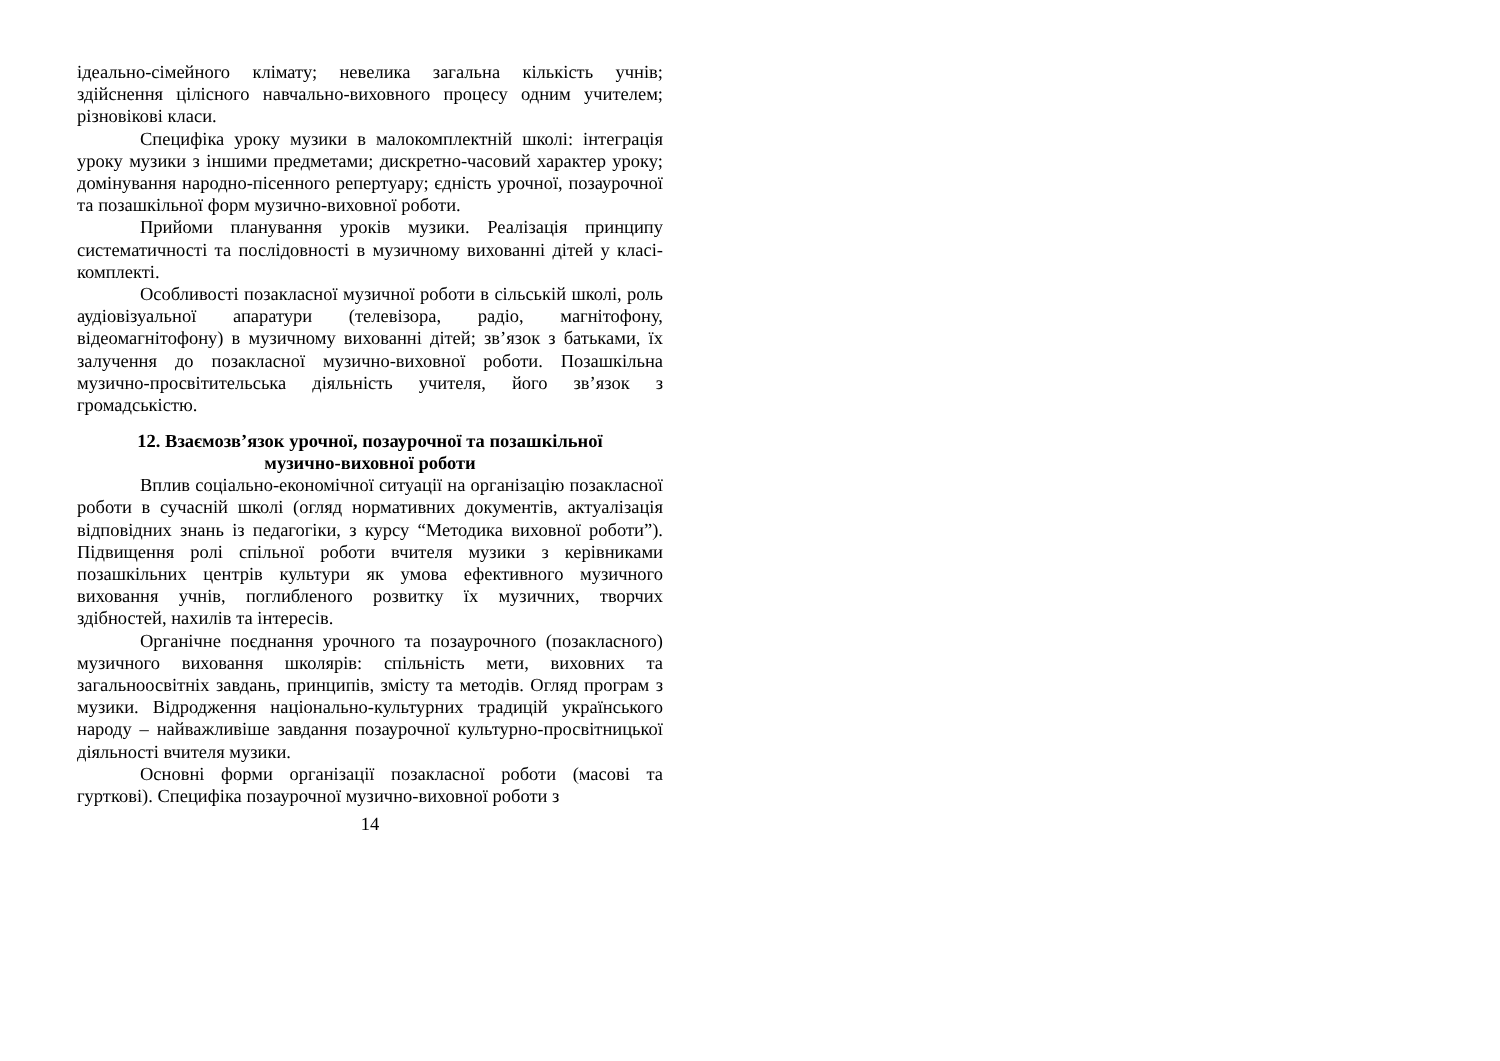ідеально-сімейного клімату; невелика загальна кількість учнів; здійснення цілісного навчально-виховного процесу одним учителем; різновікові класи.
Специфіка уроку музики в малокомплектній школі: інтеграція уроку музики з іншими предметами; дискретно-часовий характер уроку; домінування народно-пісенного репертуару; єдність урочної, позаурочної та позашкільної форм музично-виховної роботи.
Прийоми планування уроків музики. Реалізація принципу систематичності та послідовності в музичному вихованні дітей у класі-комплекті.
Особливості позакласної музичної роботи в сільській школі, роль аудіовізуальної апаратури (телевізора, радіо, магнітофону, відеомагнітофону) в музичному вихованні дітей; зв’язок з батьками, їх залучення до позакласної музично-виховної роботи. Позашкільна музично-просвітительська діяльність учителя, його зв’язок з громадськістю.
12. Взаємозв’язок урочної, позаурочної та позашкільної
музично-виховної роботи
Вплив соціально-економічної ситуації на організацію позакласної роботи в сучасній школі (огляд нормативних документів, актуалізація відповідних знань із педагогіки, з курсу “Методика виховної роботи”). Підвищення ролі спільної роботи вчителя музики з керівниками позашкільних центрів культури як умова ефективного музичного виховання учнів, поглибленого розвитку їх музичних, творчих здібностей, нахилів та інтересів.
Органічне поєднання урочного та позаурочного (позакласного) музичного виховання школярів: спільність мети, виховних та загальноосвітніх завдань, принципів, змісту та методів. Огляд програм з музики. Відродження національно-культурних традицій українського народу – найважливіше завдання позаурочної культурно-просвітницької діяльності вчителя музики.
Основні форми організації позакласної роботи (масові та гурткові). Специфіка позаурочної музично-виховної роботи з
14